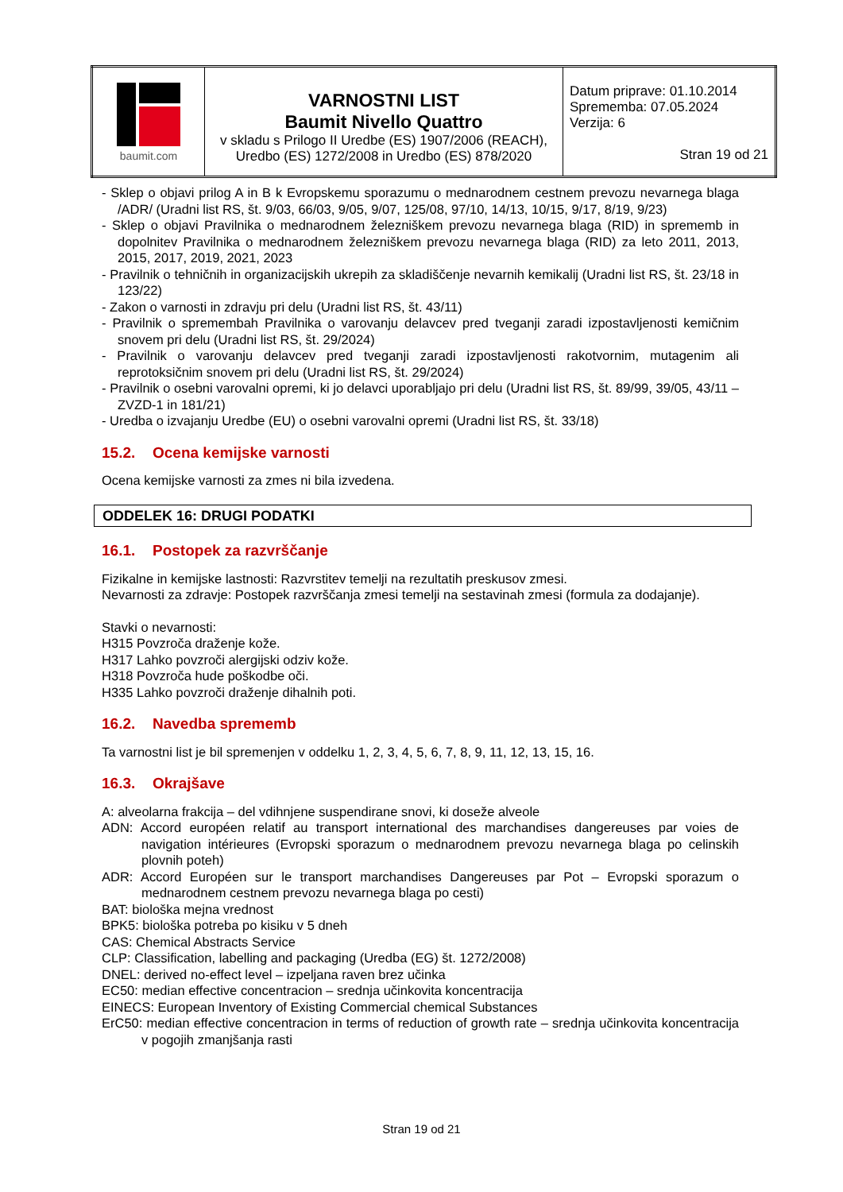| baumit.com | VARNOSTNI LIST Baumit Nivello Quattro v skladu s Prilogo II Uredbe (ES) 1907/2006 (REACH), Uredbo (ES) 1272/2008 in Uredbo (ES) 878/2020 | Datum priprave: 01.10.2014 Sprememba: 07.05.2024 Verzija: 6 Stran 19 od 21 |
- Sklep o objavi prilog A in B k Evropskemu sporazumu o mednarodnem cestnem prevozu nevarnega blaga /ADR/ (Uradni list RS, št. 9/03, 66/03, 9/05, 9/07, 125/08, 97/10, 14/13, 10/15, 9/17, 8/19, 9/23)
- Sklep o objavi Pravilnika o mednarodnem železniškem prevozu nevarnega blaga (RID) in sprememb in dopolnitev Pravilnika o mednarodnem železniškem prevozu nevarnega blaga (RID) za leto 2011, 2013, 2015, 2017, 2019, 2021, 2023
- Pravilnik o tehničnih in organizacijskih ukrepih za skladiščenje nevarnih kemikalij (Uradni list RS, št. 23/18 in 123/22)
- Zakon o varnosti in zdravju pri delu (Uradni list RS, št. 43/11)
- Pravilnik o spremembah Pravilnika o varovanju delavcev pred tveganji zaradi izpostavljenosti kemičnim snovem pri delu (Uradni list RS, št. 29/2024)
- Pravilnik o varovanju delavcev pred tveganji zaradi izpostavljenosti rakotvornim, mutagenim ali reprotoksičnim snovem pri delu (Uradni list RS, št. 29/2024)
- Pravilnik o osebni varovalni opremi, ki jo delavci uporabljajo pri delu (Uradni list RS, št. 89/99, 39/05, 43/11 – ZVZD-1 in 181/21)
- Uredba o izvajanju Uredbe (EU) o osebni varovalni opremi (Uradni list RS, št. 33/18)
15.2. Ocena kemijske varnosti
Ocena kemijske varnosti za zmes ni bila izvedena.
ODDELEK 16: DRUGI PODATKI
16.1. Postopek za razvrščanje
Fizikalne in kemijske lastnosti: Razvrstitev temelji na rezultatih preskusov zmesi.
Nevarnosti za zdravje: Postopek razvrščanja zmesi temelji na sestavinah zmesi (formula za dodajanje).
Stavki o nevarnosti:
H315 Povzroča draženje kože.
H317 Lahko povzroči alergijski odziv kože.
H318 Povzroča hude poškodbe oči.
H335 Lahko povzroči draženje dihalnih poti.
16.2. Navedba sprememb
Ta varnostni list je bil spremenjen v oddelku 1, 2, 3, 4, 5, 6, 7, 8, 9, 11, 12, 13, 15, 16.
16.3. Okrajšave
A: alveolarna frakcija – del vdihnjene suspendirane snovi, ki doseže alveole
ADN: Accord européen relatif au transport international des marchandises dangereuses par voies de navigation intérieures (Evropski sporazum o mednarodnem prevozu nevarnega blaga po celinskih plovnih poteh)
ADR: Accord Européen sur le transport marchandises Dangereuses par Pot – Evropski sporazum o mednarodnem cestnem prevozu nevarnega blaga po cesti)
BAT: biološka mejna vrednost
BPK5: biološka potreba po kisiku v 5 dneh
CAS: Chemical Abstracts Service
CLP: Classification, labelling and packaging (Uredba (EG) št. 1272/2008)
DNEL: derived no-effect level – izpeljana raven brez učinka
EC50: median effective concentracion – srednja učinkovita koncentracija
EINECS: European Inventory of Existing Commercial chemical Substances
ErC50: median effective concentracion in terms of reduction of growth rate – srednja učinkovita koncentracija v pogojih zmanjšanja rasti
Stran 19 od 21